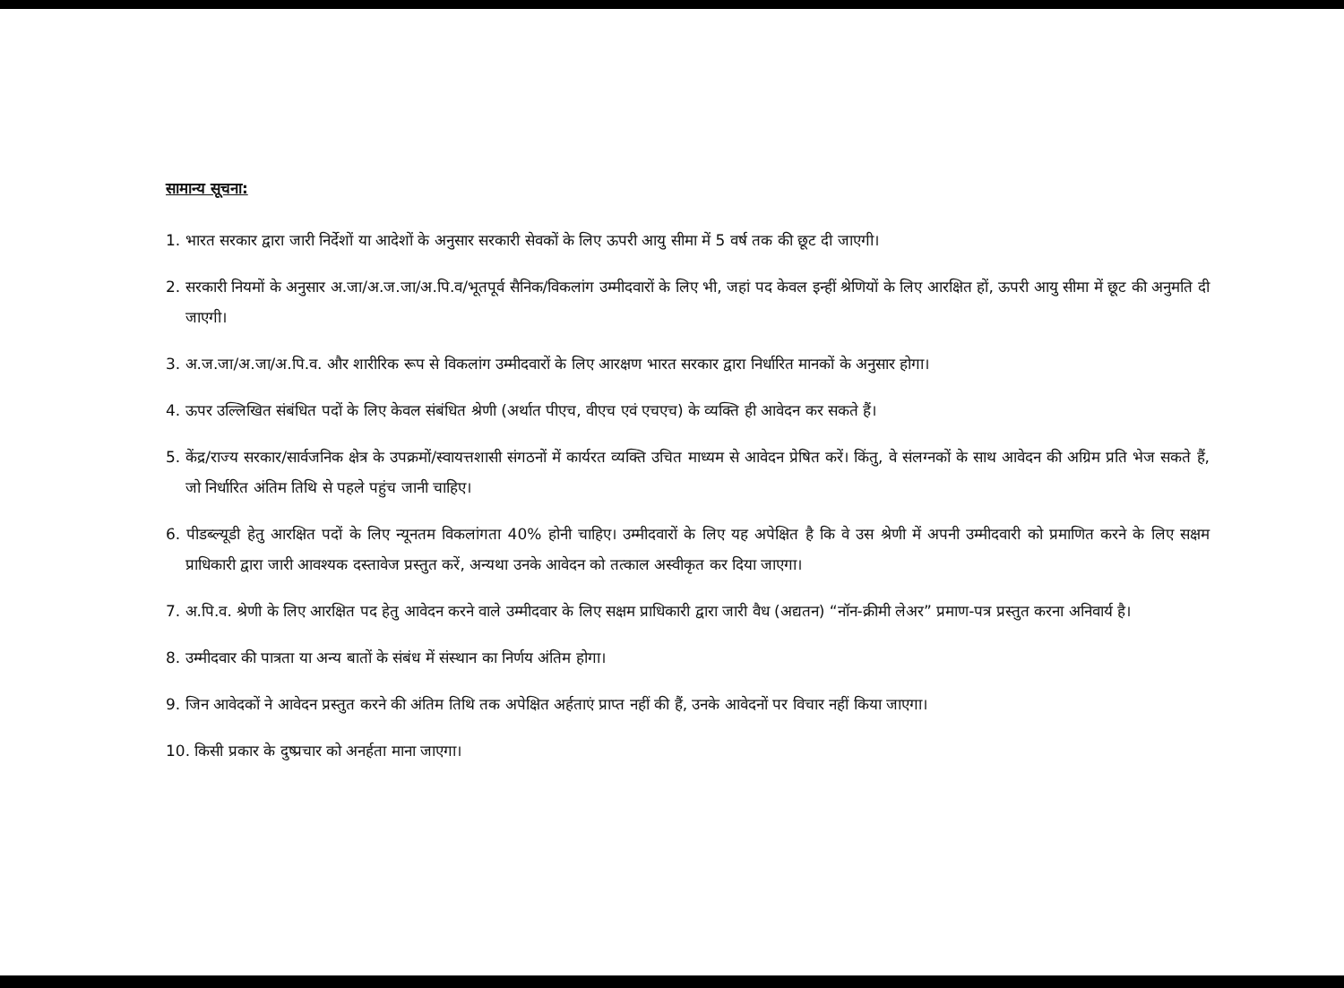सामान्य सूचना:
1. भारत सरकार द्वारा जारी निर्देशों या आदेशों के अनुसार सरकारी सेवकों के लिए ऊपरी आयु सीमा में 5 वर्ष तक की छूट दी जाएगी।
2. सरकारी नियमों के अनुसार अ.जा/अ.ज.जा/अ.पि.व/भूतपूर्व सैनिक/विकलांग उम्मीदवारों के लिए भी, जहां पद केवल इन्हीं श्रेणियों के लिए आरक्षित हों, ऊपरी आयु सीमा में छूट की अनुमति दी जाएगी।
3. अ.ज.जा/अ.जा/अ.पि.व. और शारीरिक रूप से विकलांग उम्मीदवारों के लिए आरक्षण भारत सरकार द्वारा निर्धारित मानकों के अनुसार होगा।
4. ऊपर उल्लिखित संबंधित पदों के लिए केवल संबंधित श्रेणी (अर्थात पीएच, वीएच एवं एचएच) के व्यक्ति ही आवेदन कर सकते हैं।
5. केंद्र/राज्य सरकार/सार्वजनिक क्षेत्र के उपक्रमों/स्वायत्तशासी संगठनों में कार्यरत व्यक्ति उचित माध्यम से आवेदन प्रेषित करें। किंतु, वे संलग्नकों के साथ आवेदन की अग्रिम प्रति भेज सकते हैं, जो निर्धारित अंतिम तिथि से पहले पहुंच जानी चाहिए।
6. पीडब्ल्यूडी हेतु आरक्षित पदों के लिए न्यूनतम विकलांगता 40% होनी चाहिए। उम्मीदवारों के लिए यह अपेक्षित है कि वे उस श्रेणी में अपनी उम्मीदवारी को प्रमाणित करने के लिए सक्षम प्राधिकारी द्वारा जारी आवश्यक दस्तावेज प्रस्तुत करें, अन्यथा उनके आवेदन को तत्काल अस्वीकृत कर दिया जाएगा।
7. अ.पि.व. श्रेणी के लिए आरक्षित पद हेतु आवेदन करने वाले उम्मीदवार के लिए सक्षम प्राधिकारी द्वारा जारी वैध (अद्यतन) “नॉन-क्रीमी लेअर” प्रमाण-पत्र प्रस्तुत करना अनिवार्य है।
8. उम्मीदवार की पात्रता या अन्य बातों के संबंध में संस्थान का निर्णय अंतिम होगा।
9. जिन आवेदकों ने आवेदन प्रस्तुत करने की अंतिम तिथि तक अपेक्षित अर्हताएं प्राप्त नहीं की हैं, उनके आवेदनों पर विचार नहीं किया जाएगा।
10. किसी प्रकार के दुष्प्रचार को अनर्हता माना जाएगा।